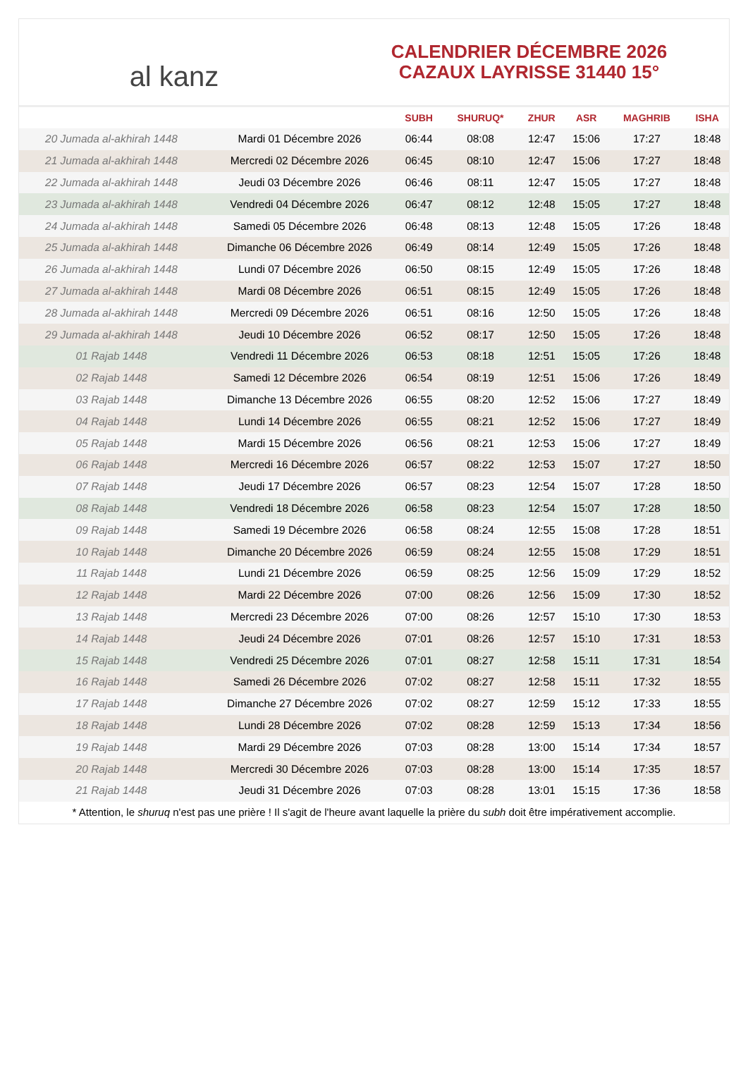al kanz
CALENDRIER DÉCEMBRE 2026
CAZAUX LAYRISSE 31440 15°
| | | SUBH | SHURUQ* | ZHUR | ASR | MAGHRIB | ISHA |
| --- | --- | --- | --- | --- | --- | --- | --- |
| 20 Jumada al-akhirah 1448 | Mardi 01 Décembre 2026 | 06:44 | 08:08 | 12:47 | 15:06 | 17:27 | 18:48 |
| 21 Jumada al-akhirah 1448 | Mercredi 02 Décembre 2026 | 06:45 | 08:10 | 12:47 | 15:06 | 17:27 | 18:48 |
| 22 Jumada al-akhirah 1448 | Jeudi 03 Décembre 2026 | 06:46 | 08:11 | 12:47 | 15:05 | 17:27 | 18:48 |
| 23 Jumada al-akhirah 1448 | Vendredi 04 Décembre 2026 | 06:47 | 08:12 | 12:48 | 15:05 | 17:27 | 18:48 |
| 24 Jumada al-akhirah 1448 | Samedi 05 Décembre 2026 | 06:48 | 08:13 | 12:48 | 15:05 | 17:26 | 18:48 |
| 25 Jumada al-akhirah 1448 | Dimanche 06 Décembre 2026 | 06:49 | 08:14 | 12:49 | 15:05 | 17:26 | 18:48 |
| 26 Jumada al-akhirah 1448 | Lundi 07 Décembre 2026 | 06:50 | 08:15 | 12:49 | 15:05 | 17:26 | 18:48 |
| 27 Jumada al-akhirah 1448 | Mardi 08 Décembre 2026 | 06:51 | 08:15 | 12:49 | 15:05 | 17:26 | 18:48 |
| 28 Jumada al-akhirah 1448 | Mercredi 09 Décembre 2026 | 06:51 | 08:16 | 12:50 | 15:05 | 17:26 | 18:48 |
| 29 Jumada al-akhirah 1448 | Jeudi 10 Décembre 2026 | 06:52 | 08:17 | 12:50 | 15:05 | 17:26 | 18:48 |
| 01 Rajab 1448 | Vendredi 11 Décembre 2026 | 06:53 | 08:18 | 12:51 | 15:05 | 17:26 | 18:48 |
| 02 Rajab 1448 | Samedi 12 Décembre 2026 | 06:54 | 08:19 | 12:51 | 15:06 | 17:26 | 18:49 |
| 03 Rajab 1448 | Dimanche 13 Décembre 2026 | 06:55 | 08:20 | 12:52 | 15:06 | 17:27 | 18:49 |
| 04 Rajab 1448 | Lundi 14 Décembre 2026 | 06:55 | 08:21 | 12:52 | 15:06 | 17:27 | 18:49 |
| 05 Rajab 1448 | Mardi 15 Décembre 2026 | 06:56 | 08:21 | 12:53 | 15:06 | 17:27 | 18:49 |
| 06 Rajab 1448 | Mercredi 16 Décembre 2026 | 06:57 | 08:22 | 12:53 | 15:07 | 17:27 | 18:50 |
| 07 Rajab 1448 | Jeudi 17 Décembre 2026 | 06:57 | 08:23 | 12:54 | 15:07 | 17:28 | 18:50 |
| 08 Rajab 1448 | Vendredi 18 Décembre 2026 | 06:58 | 08:23 | 12:54 | 15:07 | 17:28 | 18:50 |
| 09 Rajab 1448 | Samedi 19 Décembre 2026 | 06:58 | 08:24 | 12:55 | 15:08 | 17:28 | 18:51 |
| 10 Rajab 1448 | Dimanche 20 Décembre 2026 | 06:59 | 08:24 | 12:55 | 15:08 | 17:29 | 18:51 |
| 11 Rajab 1448 | Lundi 21 Décembre 2026 | 06:59 | 08:25 | 12:56 | 15:09 | 17:29 | 18:52 |
| 12 Rajab 1448 | Mardi 22 Décembre 2026 | 07:00 | 08:26 | 12:56 | 15:09 | 17:30 | 18:52 |
| 13 Rajab 1448 | Mercredi 23 Décembre 2026 | 07:00 | 08:26 | 12:57 | 15:10 | 17:30 | 18:53 |
| 14 Rajab 1448 | Jeudi 24 Décembre 2026 | 07:01 | 08:26 | 12:57 | 15:10 | 17:31 | 18:53 |
| 15 Rajab 1448 | Vendredi 25 Décembre 2026 | 07:01 | 08:27 | 12:58 | 15:11 | 17:31 | 18:54 |
| 16 Rajab 1448 | Samedi 26 Décembre 2026 | 07:02 | 08:27 | 12:58 | 15:11 | 17:32 | 18:55 |
| 17 Rajab 1448 | Dimanche 27 Décembre 2026 | 07:02 | 08:27 | 12:59 | 15:12 | 17:33 | 18:55 |
| 18 Rajab 1448 | Lundi 28 Décembre 2026 | 07:02 | 08:28 | 12:59 | 15:13 | 17:34 | 18:56 |
| 19 Rajab 1448 | Mardi 29 Décembre 2026 | 07:03 | 08:28 | 13:00 | 15:14 | 17:34 | 18:57 |
| 20 Rajab 1448 | Mercredi 30 Décembre 2026 | 07:03 | 08:28 | 13:00 | 15:14 | 17:35 | 18:57 |
| 21 Rajab 1448 | Jeudi 31 Décembre 2026 | 07:03 | 08:28 | 13:01 | 15:15 | 17:36 | 18:58 |
* Attention, le shuruq n'est pas une prière ! Il s'agit de l'heure avant laquelle la prière du subh doit être impérativement accomplie.